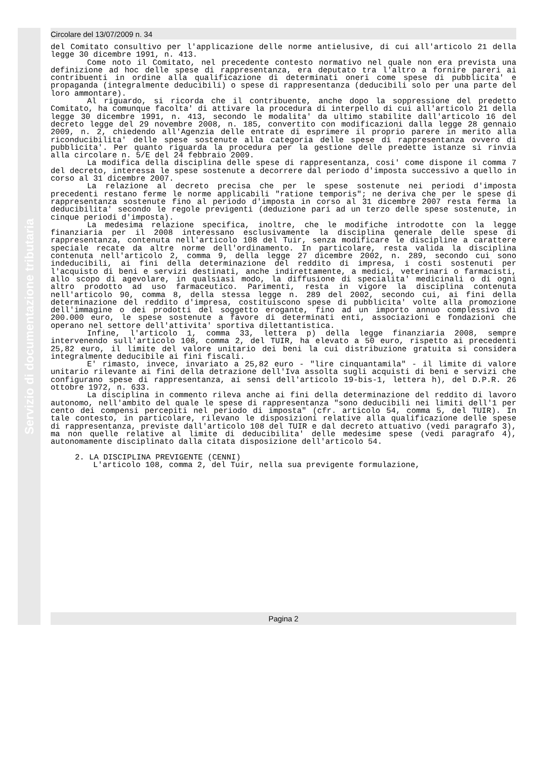Servizio di documentazione tributaria
Circolare del 13/07/2009 n. 34
del Comitato consultivo per l'applicazione delle norme antielusive, di cui all'articolo 21 della legge 30 dicembre 1991, n. 413.
Come noto il Comitato, nel precedente contesto normativo nel quale non era prevista una definizione ad hoc delle spese di rappresentanza, era deputato tra l'altro a fornire pareri ai contribuenti in ordine alla qualificazione di determinati oneri come spese di pubblicita' e propaganda (integralmente deducibili) o spese di rappresentanza (deducibili solo per una parte del loro ammontare).
Al riguardo, si ricorda che il contribuente, anche dopo la soppressione del predetto Comitato, ha comunque facolta' di attivare la procedura di interpello di cui all'articolo 21 della legge 30 dicembre 1991, n. 413, secondo le modalita' da ultimo stabilite dall'articolo 16 del decreto legge del 29 novembre 2008, n. 185, convertito con modificazioni dalla legge 28 gennaio 2009, n. 2, chiedendo all'Agenzia delle entrate di esprimere il proprio parere in merito alla riconducibilita' delle spese sostenute alla categoria delle spese di rappresentanza ovvero di pubblicita'. Per quanto riguarda la procedura per la gestione delle predette istanze si rinvia alla circolare n. 5/E del 24 febbraio 2009.
La modifica della disciplina delle spese di rappresentanza, cosi' come dispone il comma 7 del decreto, interessa le spese sostenute a decorrere dal periodo d'imposta successivo a quello in corso al 31 dicembre 2007.
La relazione al decreto precisa che per le spese sostenute nei periodi d'imposta precedenti restano ferme le norme applicabili "ratione temporis"; ne deriva che per le spese di rappresentanza sostenute fino al periodo d'imposta in corso al 31 dicembre 2007 resta ferma la deducibilita' secondo le regole previgenti (deduzione pari ad un terzo delle spese sostenute, in cinque periodi d'imposta).
La medesima relazione specifica, inoltre, che le modifiche introdotte con la legge finanziaria per il 2008 interessano esclusivamente la disciplina generale delle spese di rappresentanza, contenuta nell'articolo 108 del Tuir, senza modificare le discipline a carattere speciale recate da altre norme dell'ordinamento. In particolare, resta valida la disciplina contenuta nell'articolo 2, comma 9, della legge 27 dicembre 2002, n. 289, secondo cui sono indeducibili, ai fini della determinazione del reddito di impresa, i costi sostenuti per l'acquisto di beni e servizi destinati, anche indirettamente, a medici, veterinari o farmacisti, allo scopo di agevolare, in qualsiasi modo, la diffusione di specialita' medicinali o di ogni altro prodotto ad uso farmaceutico. Parimenti, resta in vigore la disciplina contenuta nell'articolo 90, comma 8, della stessa legge n. 289 del 2002, secondo cui, ai fini della determinazione del reddito d'impresa, costituiscono spese di pubblicita' volte alla promozione dell'immagine o dei prodotti del soggetto erogante, fino ad un importo annuo complessivo di 200.000 euro, le spese sostenute a favore di determinati enti, associazioni e fondazioni che operano nel settore dell'attivita' sportiva dilettantistica.
Infine, l'articolo 1, comma 33, lettera p) della legge finanziaria 2008, sempre intervenendo sull'articolo 108, comma 2, del TUIR, ha elevato a 50 euro, rispetto ai precedenti 25,82 euro, il limite del valore unitario dei beni la cui distribuzione gratuita si considera integralmente deducibile ai fini fiscali.
E' rimasto, invece, invariato a 25,82 euro - "lire cinquantamila" - il limite di valore unitario rilevante ai fini della detrazione dell'Iva assolta sugli acquisti di beni e servizi che configurano spese di rappresentanza, ai sensi dell'articolo 19-bis-1, lettera h), del D.P.R. 26 ottobre 1972, n. 633.
La disciplina in commento rileva anche ai fini della determinazione del reddito di lavoro autonomo, nell'ambito del quale le spese di rappresentanza "sono deducibili nei limiti dell'1 per cento dei compensi percepiti nel periodo di imposta" (cfr. articolo 54, comma 5, del TUIR). In tale contesto, in particolare, rilevano le disposizioni relative alla qualificazione delle spese di rappresentanza, previste dall'articolo 108 del TUIR e dal decreto attuativo (vedi paragrafo 3), ma non quelle relative al limite di deducibilita' delle medesime spese (vedi paragrafo 4), autonomamente disciplinato dalla citata disposizione dell'articolo 54.
2. LA DISCIPLINA PREVIGENTE (CENNI)
L'articolo 108, comma 2, del Tuir, nella sua previgente formulazione,
Pagina 2